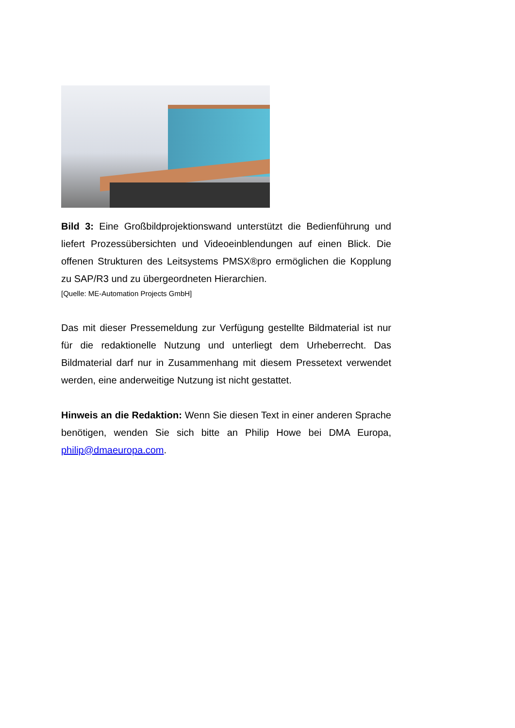Bild 3: Eine Großbildprojektionswand unterstützt die Bedienführung und liefert Prozessübersichten und Videoeinblendungen auf einen Blick. Die offenen Strukturen des Leitsystems PMSX®pro ermöglichen die Kopplung zu SAP/R3 und zu übergeordneten Hierarchien.
[Quelle: ME-Automation Projects GmbH]
Das mit dieser Pressemeldung zur Verfügung gestellte Bildmaterial ist nur für die redaktionelle Nutzung und unterliegt dem Urheberrecht. Das Bildmaterial darf nur in Zusammenhang mit diesem Pressetext verwendet werden, eine anderweitige Nutzung ist nicht gestattet.
Hinweis an die Redaktion: Wenn Sie diesen Text in einer anderen Sprache benötigen, wenden Sie sich bitte an Philip Howe bei DMA Europa, philip@dmaeuropa.com.